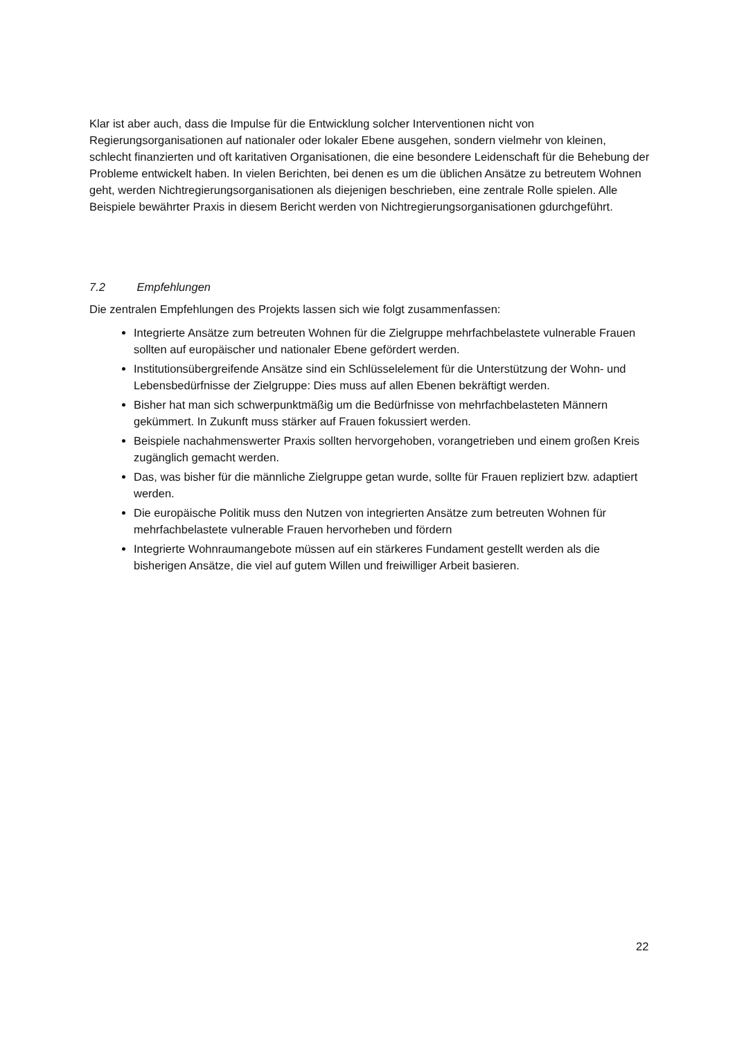Klar ist aber auch, dass die Impulse für die Entwicklung solcher Interventionen nicht von Regierungsorganisationen auf nationaler oder lokaler Ebene ausgehen, sondern vielmehr von kleinen, schlecht finanzierten und oft karitativen Organisationen, die eine besondere Leidenschaft für die Behebung der Probleme entwickelt haben. In vielen Berichten, bei denen es um die üblichen Ansätze zu betreutem Wohnen geht, werden Nichtregierungsorganisationen als diejenigen beschrieben, eine zentrale Rolle spielen. Alle Beispiele bewährter Praxis in diesem Bericht werden von Nichtregierungsorganisationen gdurchgeführt.
7.2 Empfehlungen
Die zentralen Empfehlungen des Projekts lassen sich wie folgt zusammenfassen:
Integrierte Ansätze zum betreuten Wohnen für die Zielgruppe mehrfachbelastete vulnerable Frauen sollten auf europäischer und nationaler Ebene gefördert werden.
Institutionsübergreifende Ansätze sind ein Schlüsselelement für die Unterstützung der Wohn- und Lebensbedürfnisse der Zielgruppe: Dies muss auf allen Ebenen bekräftigt werden.
Bisher hat man sich schwerpunktmäßig um die Bedürfnisse von mehrfachbelasteten Männern gekümmert. In Zukunft muss stärker auf Frauen fokussiert werden.
Beispiele nachahmenswerter Praxis sollten hervorgehoben, vorangetrieben und einem großen Kreis zugänglich gemacht werden.
Das, was bisher für die männliche Zielgruppe getan wurde, sollte für Frauen repliziert bzw. adaptiert werden.
Die europäische Politik muss den Nutzen von integrierten Ansätze zum betreuten Wohnen für mehrfachbelastete vulnerable Frauen hervorheben und fördern
Integrierte Wohnraumangebote müssen auf ein stärkeres Fundament gestellt werden als die bisherigen Ansätze, die viel auf gutem Willen und freiwilliger Arbeit basieren.
22